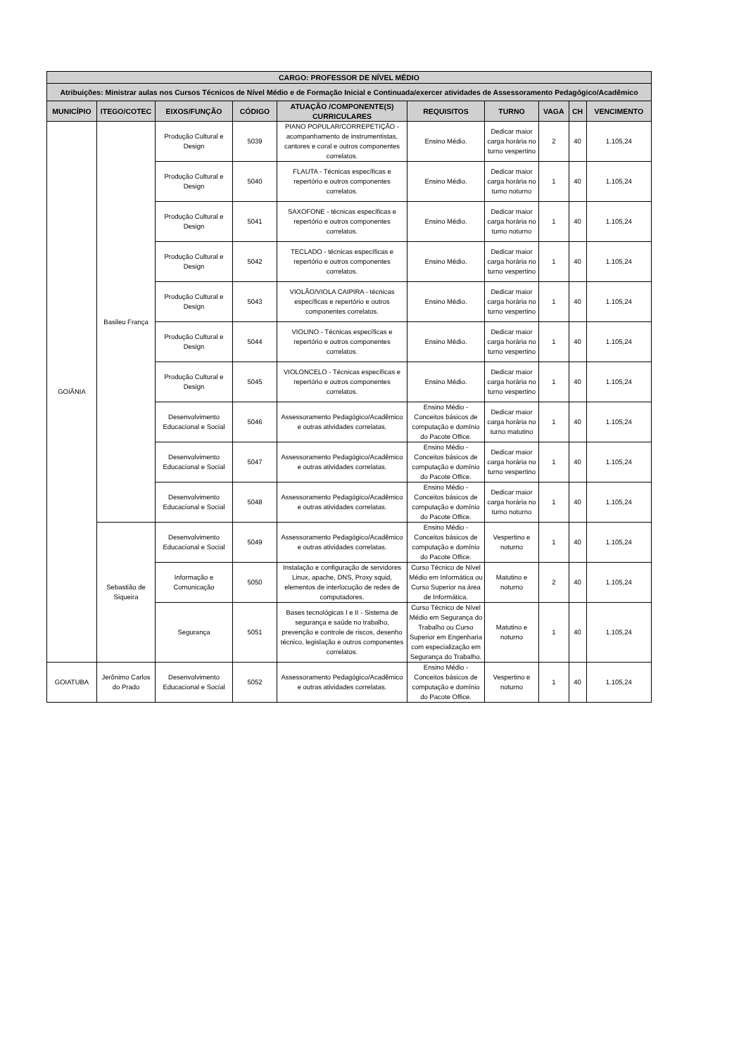| CARGO: PROFESSOR DE NÍVEL MÉDIO | | | | | | | | | |
| --- | --- | --- | --- | --- | --- | --- | --- | --- | --- |
| Atribuições: Ministrar aulas nos Cursos Técnicos de Nível Médio e de Formação Inicial e Continuada/exercer atividades de Assessoramento Pedagógico/Acadêmico | | | | | | | | | |
| MUNICÍPIO | ITEGO/COTEC | EIXOS/FUNÇÃO | CÓDIGO | ATUAÇÃO /COMPONENTE(S) CURRICULARES | REQUISITOS | TURNO | VAGA | CH | VENCIMENTO |
| GOIÂNIA | Basileu França | Produção Cultural e Design | 5039 | PIANO POPULAR/CORREPETIÇÃO - acompanhamento de instrumentistas, cantores e coral e outros componentes correlatos. | Ensino Médio. | Dedicar maior carga horária no turno vespertino | 2 | 40 | 1.105,24 |
| | | Produção Cultural e Design | 5040 | FLAUTA - Técnicas específicas e repertório e outros componentes correlatos. | Ensino Médio. | Dedicar maior carga horária no turno noturno | 1 | 40 | 1.105,24 |
| | | Produção Cultural e Design | 5041 | SAXOFONE - técnicas específicas e repertório e outros componentes correlatos. | Ensino Médio. | Dedicar maior carga horária no turno noturno | 1 | 40 | 1.105,24 |
| | | Produção Cultural e Design | 5042 | TECLADO - técnicas específicas e repertório e outros componentes correlatos. | Ensino Médio. | Dedicar maior carga horária no turno vespertino | 1 | 40 | 1.105,24 |
| | | Produção Cultural e Design | 5043 | VIOLÃO/VIOLA CAIPIRA - técnicas específicas e repertório e outros componentes correlatos. | Ensino Médio. | Dedicar maior carga horária no turno vespertino | 1 | 40 | 1.105,24 |
| | | Produção Cultural e Design | 5044 | VIOLINO - Técnicas específicas e repertório e outros componentes correlatos. | Ensino Médio. | Dedicar maior carga horária no turno vespertino | 1 | 40 | 1.105,24 |
| | | Produção Cultural e Design | 5045 | VIOLONCELO - Técnicas específicas e repertório e outros componentes correlatos. | Ensino Médio. | Dedicar maior carga horária no turno vespertino | 1 | 40 | 1.105,24 |
| | | Desenvolvimento Educacional e Social | 5046 | Assessoramento Pedagógico/Acadêmico e outras atividades correlatas. | Ensino Médio - Conceitos básicos de computação e domínio do Pacote Office. | Dedicar maior carga horária no turno matutino | 1 | 40 | 1.105,24 |
| | | Desenvolvimento Educacional e Social | 5047 | Assessoramento Pedagógico/Acadêmico e outras atividades correlatas. | Ensino Médio - Conceitos básicos de computação e domínio do Pacote Office. | Dedicar maior carga horária no turno vespertino | 1 | 40 | 1.105,24 |
| | | Desenvolvimento Educacional e Social | 5048 | Assessoramento Pedagógico/Acadêmico e outras atividades correlatas. | Ensino Médio - Conceitos básicos de computação e domínio do Pacote Office. | Dedicar maior carga horária no turno noturno | 1 | 40 | 1.105,24 |
| | Sebastião de Siqueira | Desenvolvimento Educacional e Social | 5049 | Assessoramento Pedagógico/Acadêmico e outras atividades correlatas. | Ensino Médio - Conceitos básicos de computação e domínio do Pacote Office. | Vespertino e noturno | 1 | 40 | 1.105,24 |
| | | Informação e Comunicação | 5050 | Instalação e configuração de servidores Linux, apache, DNS, Proxy squid, elementos de interlocução de redes de computadores. | Curso Técnico de Nível Médio em Informática ou Curso Superior na área de Informática. | Matutino e noturno | 2 | 40 | 1.105,24 |
| | | Segurança | 5051 | Bases tecnológicas I e II - Sistema de segurança e saúde no trabalho, prevenção e controle de riscos, desenho técnico, legislação e outros componentes correlatos. | Curso Técnico de Nível Médio em Segurança do Trabalho ou Curso Superior em Engenharia com especialização em Segurança do Trabalho. | Matutino e noturno | 1 | 40 | 1.105,24 |
| GOIATUBA | Jerônimo Carlos do Prado | Desenvolvimento Educacional e Social | 5052 | Assessoramento Pedagógico/Acadêmico e outras atividades correlatas. | Ensino Médio - Conceitos básicos de computação e domínio do Pacote Office. | Vespertino e noturno | 1 | 40 | 1.105,24 |